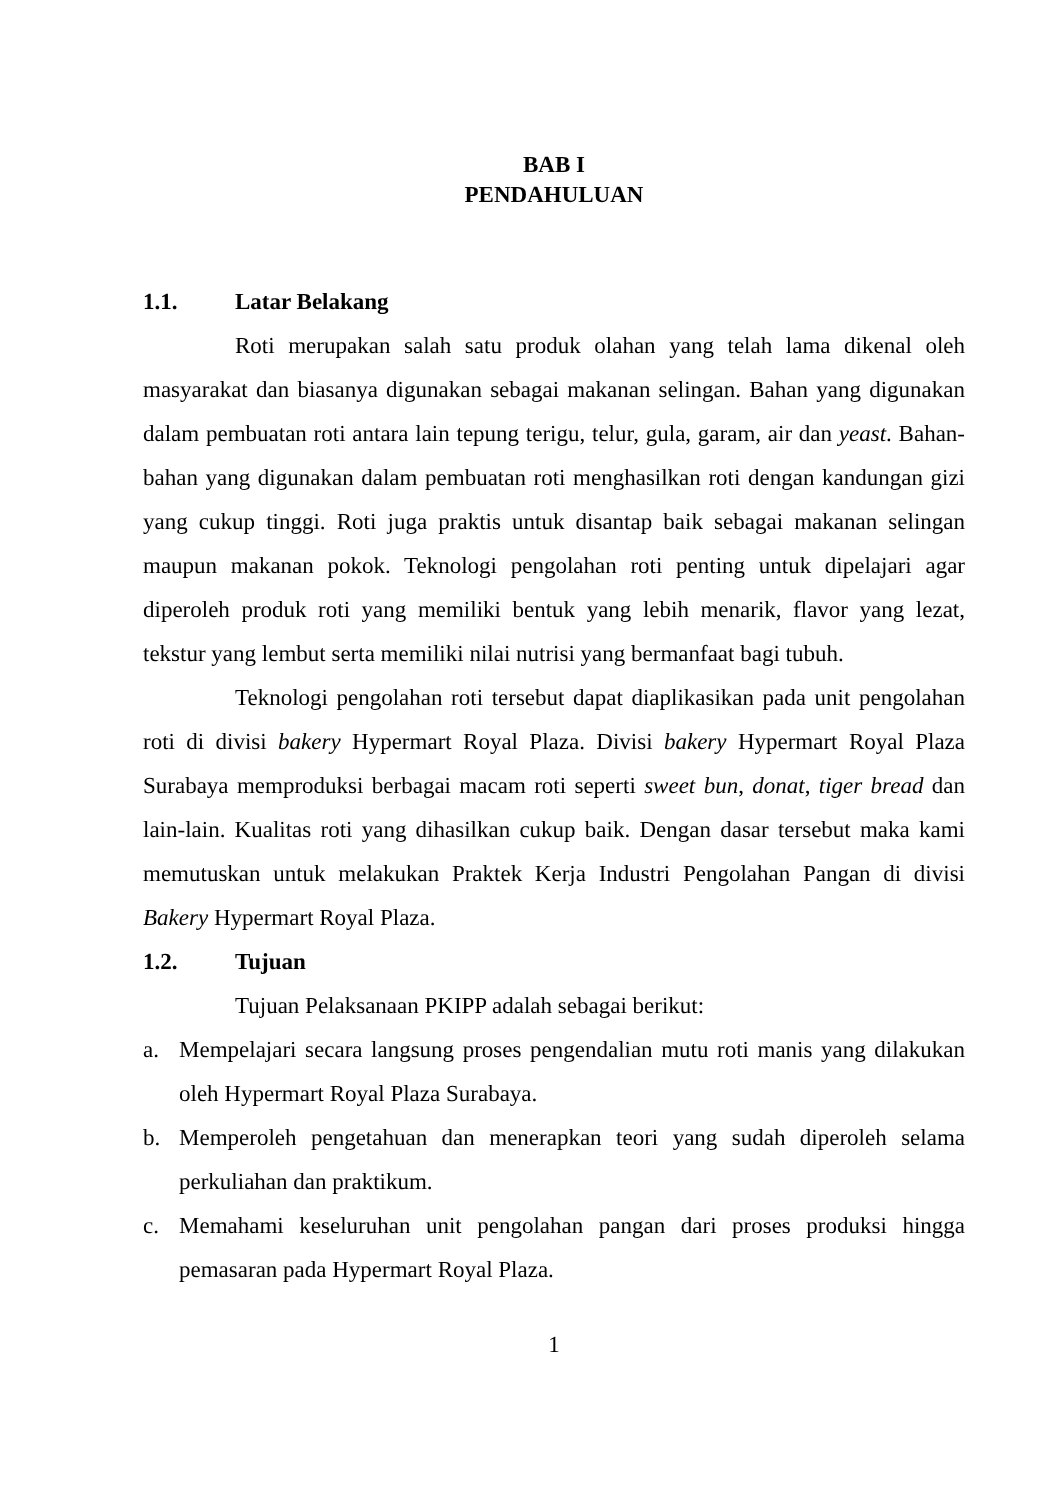BAB I
PENDAHULUAN
1.1. Latar Belakang
Roti merupakan salah satu produk olahan yang telah lama dikenal oleh masyarakat dan biasanya digunakan sebagai makanan selingan. Bahan yang digunakan dalam pembuatan roti antara lain tepung terigu, telur, gula, garam, air dan yeast. Bahan-bahan yang digunakan dalam pembuatan roti menghasilkan roti dengan kandungan gizi yang cukup tinggi. Roti juga praktis untuk disantap baik sebagai makanan selingan maupun makanan pokok. Teknologi pengolahan roti penting untuk dipelajari agar diperoleh produk roti yang memiliki bentuk yang lebih menarik, flavor yang lezat, tekstur yang lembut serta memiliki nilai nutrisi yang bermanfaat bagi tubuh.
Teknologi pengolahan roti tersebut dapat diaplikasikan pada unit pengolahan roti di divisi bakery Hypermart Royal Plaza. Divisi bakery Hypermart Royal Plaza Surabaya memproduksi berbagai macam roti seperti sweet bun, donat, tiger bread dan lain-lain. Kualitas roti yang dihasilkan cukup baik. Dengan dasar tersebut maka kami memutuskan untuk melakukan Praktek Kerja Industri Pengolahan Pangan di divisi Bakery Hypermart Royal Plaza.
1.2. Tujuan
Tujuan Pelaksanaan PKIPP adalah sebagai berikut:
a. Mempelajari secara langsung proses pengendalian mutu roti manis yang dilakukan oleh Hypermart Royal Plaza Surabaya.
b. Memperoleh pengetahuan dan menerapkan teori yang sudah diperoleh selama perkuliahan dan praktikum.
c. Memahami keseluruhan unit pengolahan pangan dari proses produksi hingga pemasaran pada Hypermart Royal Plaza.
1